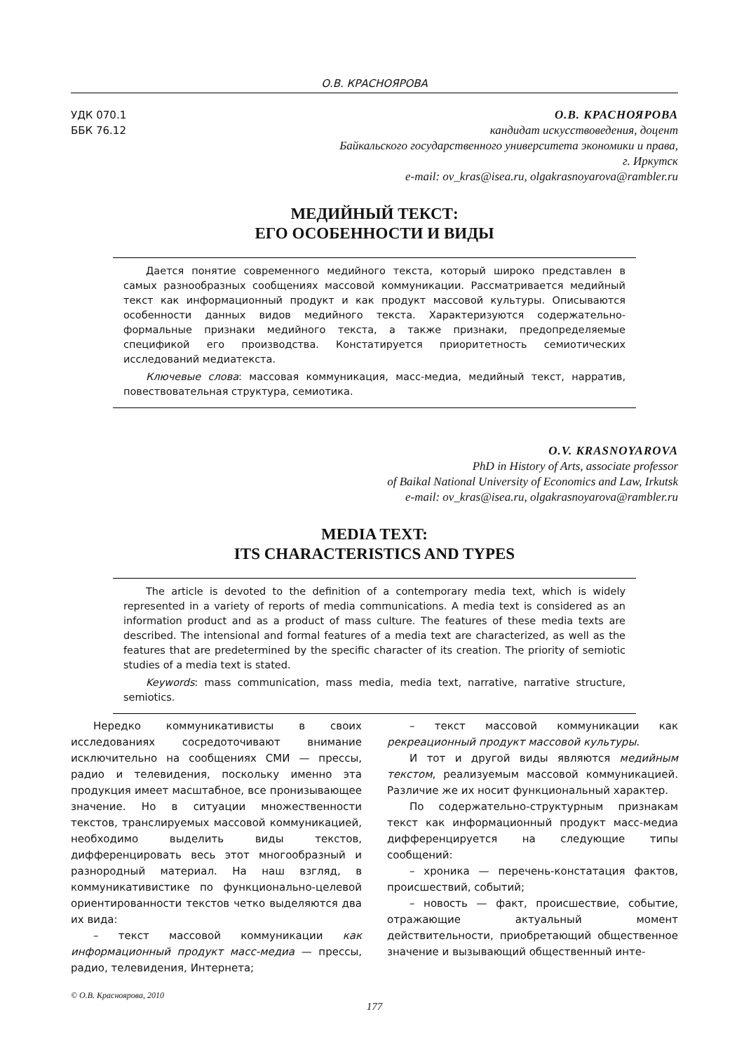О.В. КРАСНОЯРОВА
УДК 070.1
ББК 76.12
О.В. КРАСНОЯРОВА
кандидат искусствоведения, доцент
Байкальского государственного университета экономики и права,
г. Иркутск
e-mail: ov_kras@isea.ru, olgakrasnoyarova@rambler.ru
МЕДИЙНЫЙ ТЕКСТ:
ЕГО ОСОБЕННОСТИ И ВИДЫ
Дается понятие современного медийного текста, который широко представлен в самых разнообразных сообщениях массовой коммуникации. Рассматривается медийный текст как информационный продукт и как продукт массовой культуры. Описываются особенности данных видов медийного текста. Характеризуются содержательно-формальные признаки медийного текста, а также признаки, предопределяемые спецификой его производства. Констатируется приоритетность семиотических исследований медиатекста.
Ключевые слова: массовая коммуникация, масс-медиа, медийный текст, нарратив, повествовательная структура, семиотика.
O.V. KRASNOYAROVA
PhD in History of Arts, associate professor
of Baikal National University of Economics and Law, Irkutsk
e-mail: ov_kras@isea.ru, olgakrasnoyarova@rambler.ru
MEDIA TEXT:
ITS CHARACTERISTICS AND TYPES
The article is devoted to the definition of a contemporary media text, which is widely represented in a variety of reports of media communications. A media text is considered as an information product and as a product of mass culture. The features of these media texts are described. The intensional and formal features of a media text are characterized, as well as the features that are predetermined by the specific character of its creation. The priority of semiotic studies of a media text is stated.
Keywords: mass communication, mass media, media text, narrative, narrative structure, semiotics.
Нередко коммуникативисты в своих исследованиях сосредоточивают внимание исключительно на сообщениях СМИ — прессы, радио и телевидения, поскольку именно эта продукция имеет масштабное, все пронизывающее значение. Но в ситуации множественности текстов, транслируемых массовой коммуникацией, необходимо выделить виды текстов, дифференцировать весь этот многообразный и разнородный материал. На наш взгляд, в коммуникативистике по функционально-целевой ориентированности текстов четко выделяются два их вида:
– текст массовой коммуникации как информационный продукт масс-медиа — прессы, радио, телевидения, Интернета;
– текст массовой коммуникации как рекреационный продукт массовой культуры.
И тот и другой виды являются медийным текстом, реализуемым массовой коммуникацией. Различие же их носит функциональный характер.
По содержательно-структурным признакам текст как информационный продукт масс-медиа дифференцируется на следующие типы сообщений:
– хроника — перечень-констатация фактов, происшествий, событий;
– новость — факт, происшествие, событие, отражающие актуальный момент действительности, приобретающий общественное значение и вызывающий общественный инте-
© О.В. Красноярова, 2010
177